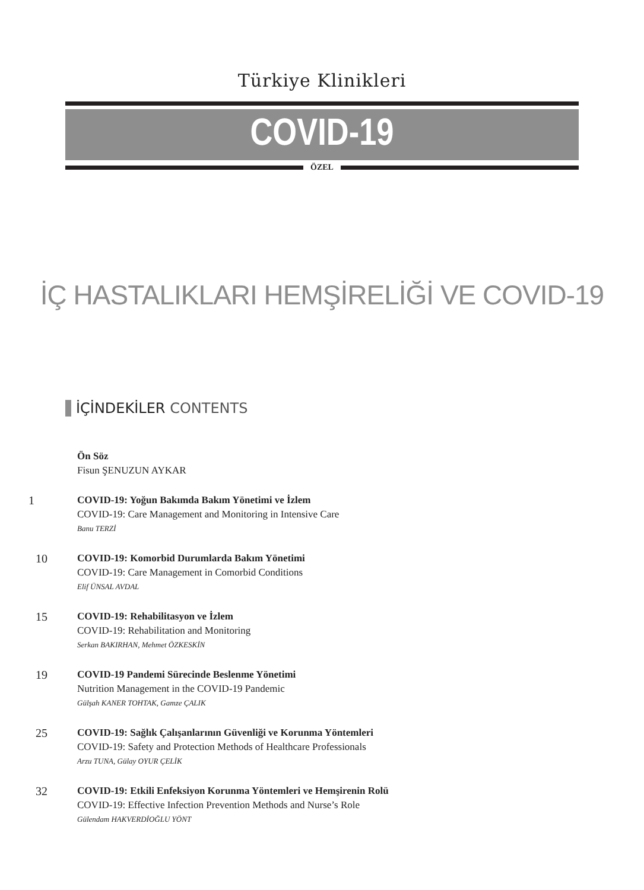Türkiye Klinikleri
COVID-19
ÖZEL
İÇ HASTALIKLARI HEMŞİRELİĞİ VE COVID-19
İÇİNDEKİLER CONTENTS
Ön Söz
Fisun ŞENUZUN AYKAR
1
COVID-19: Yoğun Bakımda Bakım Yönetimi ve İzlem
COVID-19: Care Management and Monitoring in Intensive Care
Banu TERZİ
10
COVID-19: Komorbid Durumlarda Bakım Yönetimi
COVID-19: Care Management in Comorbid Conditions
Elif ÜNSAL AVDAL
15
COVID-19: Rehabilitasyon ve İzlem
COVID-19: Rehabilitation and Monitoring
Serkan BAKIRHAN, Mehmet ÖZKESKİN
19
COVID-19 Pandemi Sürecinde Beslenme Yönetimi
Nutrition Management in the COVID-19 Pandemic
Gülşah KANER TOHTAK, Gamze ÇALIK
25
COVID-19: Sağlık Çalışanlarının Güvenliği ve Korunma Yöntemleri
COVID-19: Safety and Protection Methods of Healthcare Professionals
Arzu TUNA, Gülay OYUR ÇELİK
32
COVID-19: Etkili Enfeksiyon Korunma Yöntemleri ve Hemşirenin Rolü
COVID-19: Effective Infection Prevention Methods and Nurse’s Role
Gülendam HAKVERDİOĞLU YÖNT